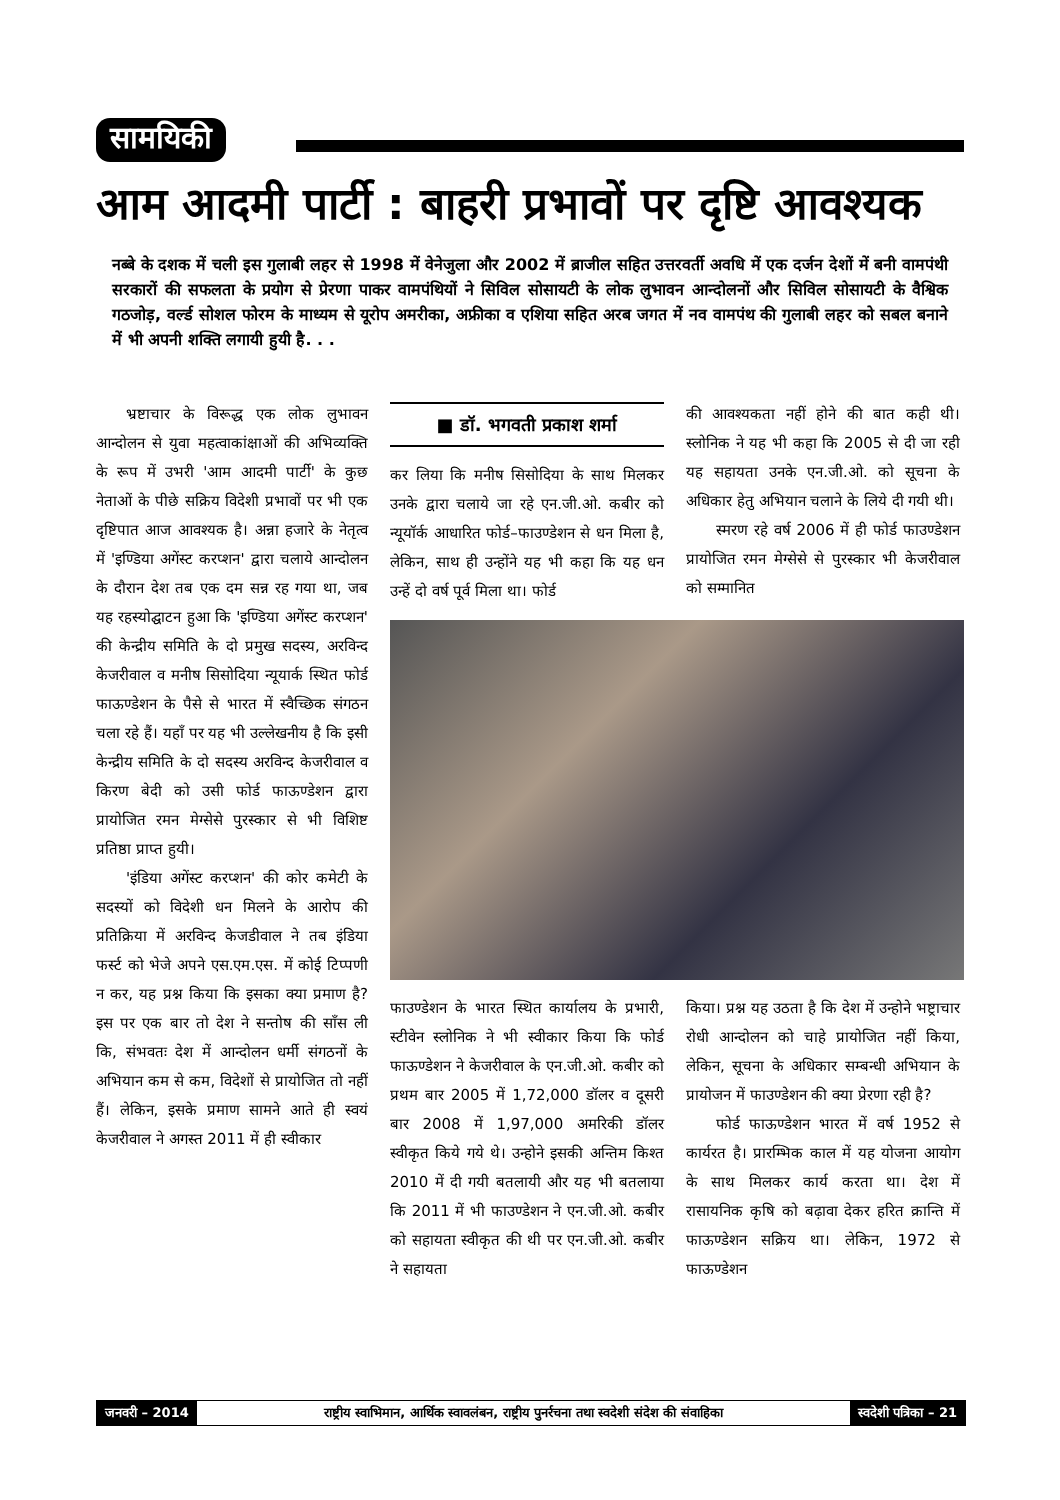सामयिकी
आम आदमी पार्टी : बाहरी प्रभावों पर दृष्टि आवश्यक
नब्बे के दशक में चली इस गुलाबी लहर से 1998 में वेनेजुला और 2002 में ब्राजील सहित उत्तरवर्ती अवधि में एक दर्जन देशों में बनी वामपंथी सरकारों की सफलता के प्रयोग से प्रेरणा पाकर वामपंथियों ने सिविल सोसायटी के लोक लुभावन आन्दोलनों और सिविल सोसायटी के वैश्विक गठजोड़, वर्ल्ड सोशल फोरम के माध्यम से यूरोप अमरीका, अफ्रीका व एशिया सहित अरब जगत में नव वामपंथ की गुलाबी लहर को सबल बनाने में भी अपनी शक्ति लगायी हुयी है. . .
भ्रष्टाचार के विरूद्ध एक लोक लुभावन आन्दोलन से युवा महत्वाकांक्षाओं की अभिव्यक्ति के रूप में उभरी 'आम आदमी पार्टी' के कुछ नेताओं के पीछे सक्रिय विदेशी प्रभावों पर भी एक दृष्टिपात आज आवश्यक है। अन्ना हजारे के नेतृत्व में 'इण्डिया अगेंस्ट करप्शन' द्वारा चलाये आन्दोलन के दौरान देश तब एक दम सन्न रह गया था, जब यह रहस्योद्घाटन हुआ कि 'इण्डिया अगेंस्ट करप्शन' की केन्द्रीय समिति के दो प्रमुख सदस्य, अरविन्द केजरीवाल व मनीष सिसोदिया न्यूयार्क स्थित फोर्ड फाऊण्डेशन के पैसे से भारत में स्वैच्छिक संगठन चला रहे हैं। यहाँ पर यह भी उल्लेखनीय है कि इसी केन्द्रीय समिति के दो सदस्य अरविन्द केजरीवाल व किरण बेदी को उसी फोर्ड फाऊण्डेशन द्वारा प्रायोजित रमन मेग्सेसे पुरस्कार से भी विशिष्ट प्रतिष्ठा प्राप्त हुयी।
'इंडिया अगेंस्ट करप्शन' की कोर कमेटी के सदस्यों को विदेशी धन मिलने के आरोप की प्रतिक्रिया में अरविन्द केजडीवाल ने तब इंडिया फर्स्ट को भेजे अपने एस.एम.एस. में कोई टिप्पणी न कर, यह प्रश्न किया कि इसका क्या प्रमाण है? इस पर एक बार तो देश ने सन्तोष की साँस ली कि, संभवतः देश में आन्दोलन धर्मी संगठनों के अभियान कम से कम, विदेशों से प्रायोजित तो नहीं हैं। लेकिन, इसके प्रमाण सामने आते ही स्वयं केजरीवाल ने अगस्त 2011 में ही स्वीकार
■ डॉ. भगवती प्रकाश शर्मा
कर लिया कि मनीष सिसोदिया के साथ मिलकर उनके द्वारा चलाये जा रहे एन.जी.ओ. कबीर को न्यूयॉर्क आधारित फोर्ड–फाउण्डेशन से धन मिला है, लेकिन, साथ ही उन्होंने यह भी कहा कि यह धन उन्हें दो वर्ष पूर्व मिला था। फोर्ड
की आवश्यकता नहीं होने की बात कही थी। स्लोनिक ने यह भी कहा कि 2005 से दी जा रही यह सहायता उनके एन.जी.ओ. को सूचना के अधिकार हेतु अभियान चलाने के लिये दी गयी थी।
स्मरण रहे वर्ष 2006 में ही फोर्ड फाउण्डेशन प्रायोजित रमन मेग्सेसे से पुरस्कार भी केजरीवाल को सम्मानित
फाउण्डेशन के भारत स्थित कार्यालय के प्रभारी, स्टीवेन स्लोनिक ने भी स्वीकार किया कि फोर्ड फाऊण्डेशन ने केजरीवाल के एन.जी.ओ. कबीर को प्रथम बार 2005 में 1,72,000 डॉलर व दूसरी बार 2008 में 1,97,000 अमरिकी डॉलर स्वीकृत किये गये थे। उन्होने इसकी अन्तिम किश्त 2010 में दी गयी बतलायी और यह भी बतलाया कि 2011 में भी फाउण्डेशन ने एन.जी.ओ. कबीर को सहायता स्वीकृत की थी पर एन.जी.ओ. कबीर ने सहायता
किया। प्रश्न यह उठता है कि देश में उन्होने भष्ट्राचार रोधी आन्दोलन को चाहे प्रायोजित नहीं किया, लेकिन, सूचना के अधिकार सम्बन्धी अभियान के प्रायोजन में फाउण्डेशन की क्या प्रेरणा रही है?
फोर्ड फाऊण्डेशन भारत में वर्ष 1952 से कार्यरत है। प्रारम्भिक काल में यह योजना आयोग के साथ मिलकर कार्य करता था। देश में रासायनिक कृषि को बढ़ावा देकर हरित क्रान्ति में फाऊण्डेशन सक्रिय था। लेकिन, 1972 से फाऊण्डेशन
जनवरी – 2014 राष्ट्रीय स्वाभिमान, आर्थिक स्वावलंबन, राष्ट्रीय पुनर्रचना तथा स्वदेशी संदेश की संवाहिका स्वदेशी पत्रिका – 21